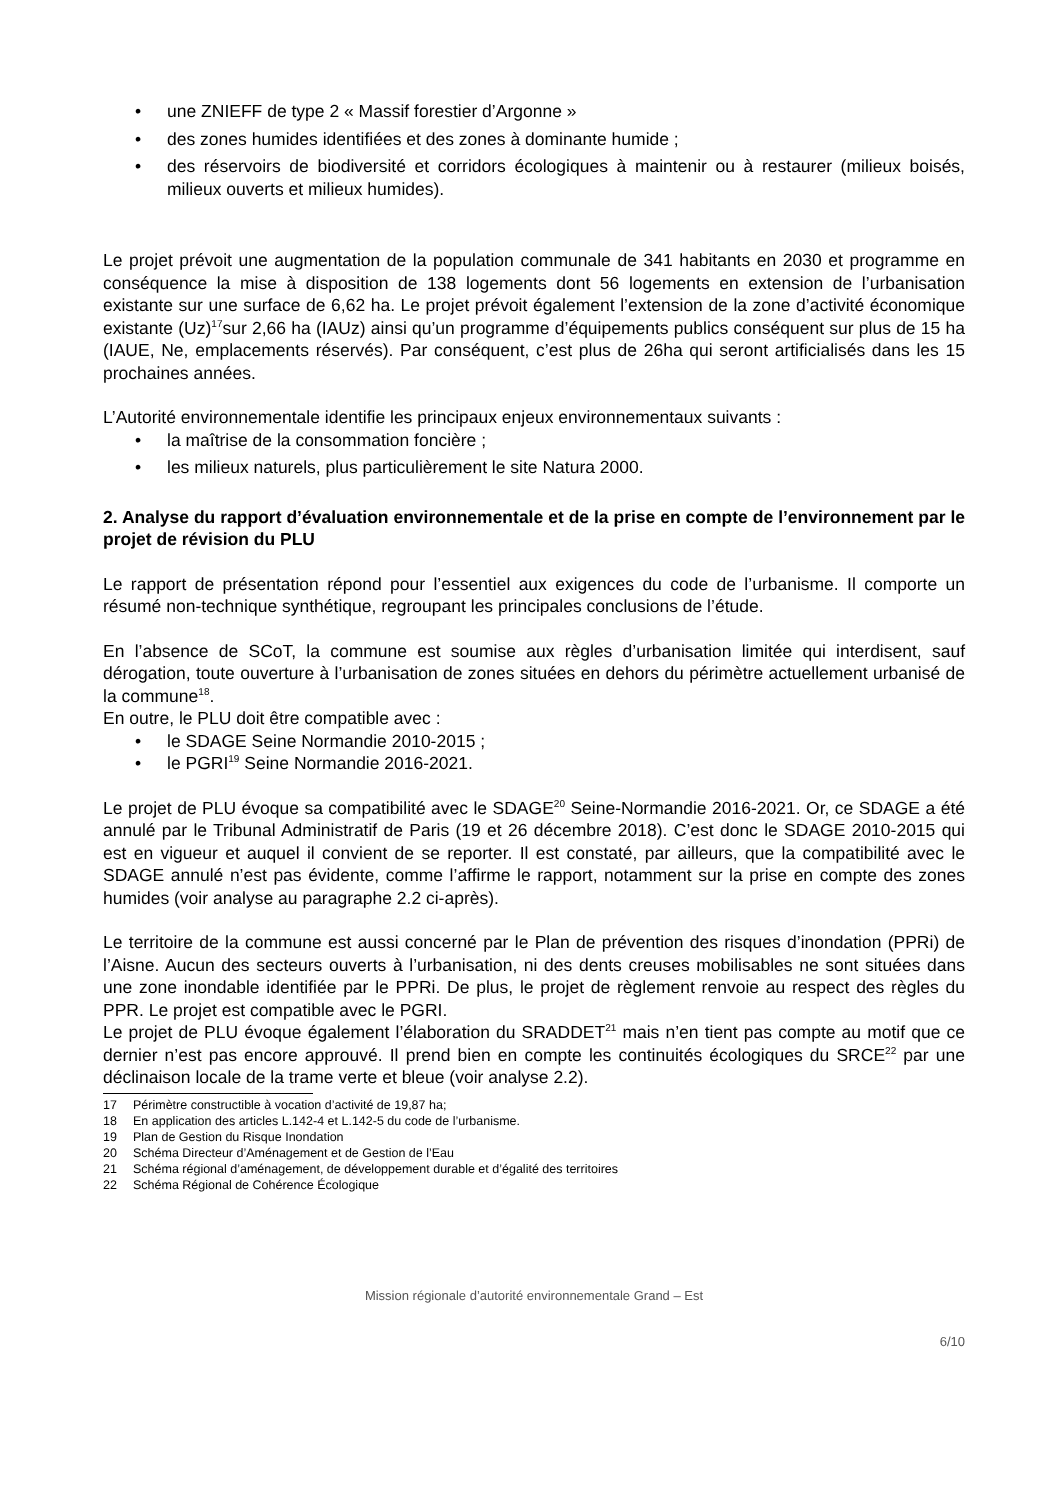• une ZNIEFF de type 2 « Massif forestier d’Argonne »
• des zones humides identifiées et des zones à dominante humide ;
• des réservoirs de biodiversité et corridors écologiques à maintenir ou à restaurer (milieux boisés, milieux ouverts et milieux humides).
Le projet prévoit une augmentation de la population communale de 341 habitants en 2030 et programme en conséquence la mise à disposition de 138 logements dont 56 logements en extension de l’urbanisation existante sur une surface de 6,62 ha. Le projet prévoit également l’extension de la zone d’activité économique existante (Uz)<sup>17</sup>sur 2,66 ha (IAUz) ainsi qu’un programme d’équipements publics conséquent sur plus de 15 ha (IAUE, Ne, emplacements réservés). Par conséquent, c’est plus de 26ha qui seront artificialisés dans les 15 prochaines années.
L’Autorité environnementale identifie les principaux enjeux environnementaux suivants :
• la maîtrise de la consommation foncière ;
• les milieux naturels, plus particulièrement le site Natura 2000.
2. Analyse du rapport d’évaluation environnementale et de la prise en compte de l’environnement par le projet de révision du PLU
Le rapport de présentation répond pour l’essentiel aux exigences du code de l’urbanisme. Il comporte un résumé non-technique synthétique, regroupant les principales conclusions de l’étude.
En l’absence de SCoT, la commune est soumise aux règles d’urbanisation limitée qui interdisent, sauf dérogation, toute ouverture à l’urbanisation de zones situées en dehors du périmètre actuellement urbanisé de la commune<sup>18</sup>.
En outre, le PLU doit être compatible avec :
• le SDAGE Seine Normandie 2010-2015 ;
• le PGRI<sup>19</sup> Seine Normandie 2016-2021.
Le projet de PLU évoque sa compatibilité avec le SDAGE<sup>20</sup> Seine-Normandie 2016-2021. Or, ce SDAGE a été annulé par le Tribunal Administratif de Paris (19 et 26 décembre 2018). C’est donc le SDAGE 2010-2015 qui est en vigueur et auquel il convient de se reporter. Il est constaté, par ailleurs, que la compatibilité avec le SDAGE annulé n’est pas évidente, comme l’affirme le rapport, notamment sur la prise en compte des zones humides (voir analyse au paragraphe 2.2 ci-après).
Le territoire de la commune est aussi concerné par le Plan de prévention des risques d’inondation (PPRi) de l’Aisne. Aucun des secteurs ouverts à l’urbanisation, ni des dents creuses mobilisables ne sont situées dans une zone inondable identifiée par le PPRi. De plus, le projet de règlement renvoie au respect des règles du PPR. Le projet est compatible avec le PGRI.
Le projet de PLU évoque également l’élaboration du SRADDET<sup>21</sup> mais n’en tient pas compte au motif que ce dernier n’est pas encore approuvé. Il prend bien en compte les continuités écologiques du SRCE<sup>22</sup> par une déclinaison locale de la trame verte et bleue (voir analyse 2.2).
17 Périmètre constructible à vocation d’activité de 19,87 ha;
18 En application des articles L.142-4 et L.142-5 du code de l’urbanisme.
19 Plan de Gestion du Risque Inondation
20 Schéma Directeur d’Aménagement et de Gestion de l’Eau
21 Schéma régional d’aménagement, de développement durable et d’égalité des territoires
22 Schéma Régional de Cohérence Écologique
Mission régionale d’autorité environnementale Grand – Est
6/10